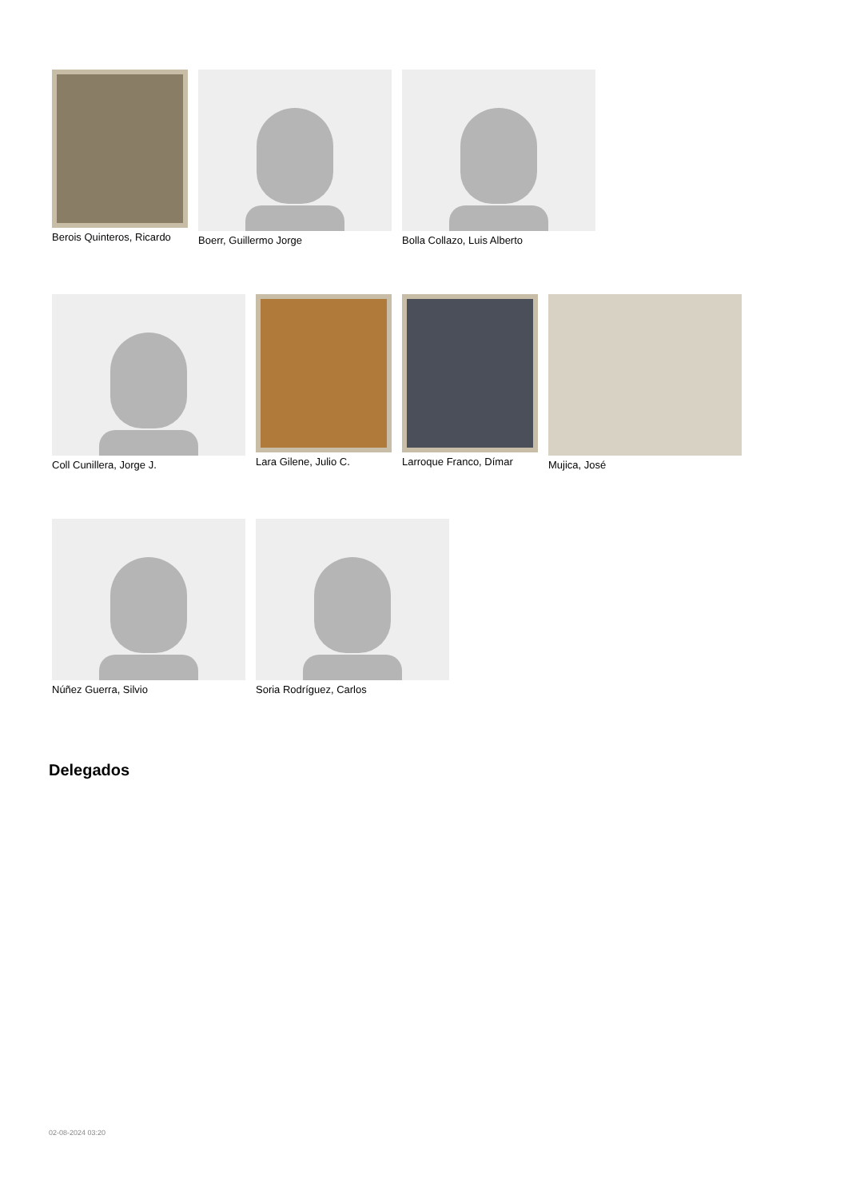Berois Quinteros, Ricardo Boerr, Guillermo Jorge Bolla Collazo, Luis Alberto
Coll Cunillera, Jorge J. Lara Gilene, Julio C. Larroque Franco, Dímar Mujica, José
Núñez Guerra, Silvio Soria Rodríguez, Carlos
Delegados
02-08-2024 03:20